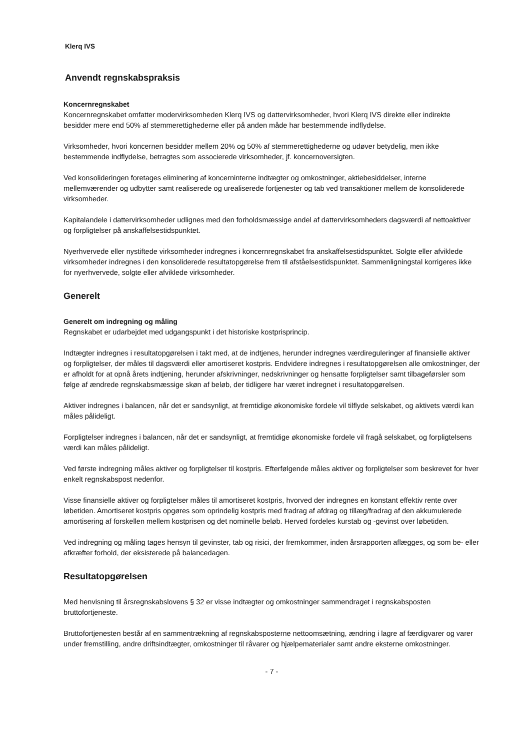Klerq IVS
Anvendt regnskabspraksis
Koncernregnskabet
Koncernregnskabet omfatter modervirksomheden Klerq IVS og dattervirksomheder, hvori Klerq IVS direkte eller indirekte besidder mere end 50% af stemmerettighederne eller på anden måde har bestemmende indflydelse.
Virksomheder, hvori koncernen besidder mellem 20% og 50% af stemmerettighederne og udøver betydelig, men ikke bestemmende indflydelse, betragtes som associerede virksomheder, jf. koncernoversigten.
Ved konsolideringen foretages eliminering af koncerninterne indtægter og omkostninger, aktiebesiddelser, interne mellemværender og udbytter samt realiserede og urealiserede fortjenester og tab ved transaktioner mellem de konsoliderede virksomheder.
Kapitalandele i dattervirksomheder udlignes med den forholdsmæssige andel af dattervirksomheders dagsværdi af nettoaktiver og forpligtelser på anskaffelsestidspunktet.
Nyerhvervede eller nystiftede virksomheder indregnes i koncernregnskabet fra anskaffelsestidspunktet. Solgte eller afviklede virksomheder indregnes i den konsoliderede resultatopgørelse frem til afståelsestidspunktet. Sammenligningstal korrigeres ikke for nyerhvervede, solgte eller afviklede virksomheder.
Generelt
Generelt om indregning og måling
Regnskabet er udarbejdet med udgangspunkt i det historiske kostprisprincip.
Indtægter indregnes i resultatopgørelsen i takt med, at de indtjenes, herunder indregnes værdireguleringer af finansielle aktiver og forpligtelser, der måles til dagsværdi eller amortiseret kostpris. Endvidere indregnes i resultatopgørelsen alle omkostninger, der er afholdt for at opnå årets indtjening, herunder afskrivninger, nedskrivninger og hensatte forpligtelser samt tilbageførsler som følge af ændrede regnskabsmæssige skøn af beløb, der tidligere har været indregnet i resultatopgørelsen.
Aktiver indregnes i balancen, når det er sandsynligt, at fremtidige økonomiske fordele vil tilflyde selskabet, og aktivets værdi kan måles pålideligt.
Forpligtelser indregnes i balancen, når det er sandsynligt, at fremtidige økonomiske fordele vil fragå selskabet, og forpligtelsens værdi kan måles pålideligt.
Ved første indregning måles aktiver og forpligtelser til kostpris. Efterfølgende måles aktiver og forpligtelser som beskrevet for hver enkelt regnskabspost nedenfor.
Visse finansielle aktiver og forpligtelser måles til amortiseret kostpris, hvorved der indregnes en konstant effektiv rente over løbetiden. Amortiseret kostpris opgøres som oprindelig kostpris med fradrag af afdrag og tillæg/fradrag af den akkumulerede amortisering af forskellen mellem kostprisen og det nominelle beløb. Herved fordeles kurstab og -gevinst over løbetiden.
Ved indregning og måling tages hensyn til gevinster, tab og risici, der fremkommer, inden årsrapporten aflægges, og som be- eller afkræfter forhold, der eksisterede på balancedagen.
Resultatopgørelsen
Med henvisning til årsregnskabslovens § 32 er visse indtægter og omkostninger sammendraget i regnskabsposten bruttofortjeneste.
Bruttofortjenesten består af en sammentrækning af regnskabsposterne nettoomsætning, ændring i lagre af færdigvarer og varer under fremstilling, andre driftsindtægter, omkostninger til råvarer og hjælpematerialer samt andre eksterne omkostninger.
- 7 -